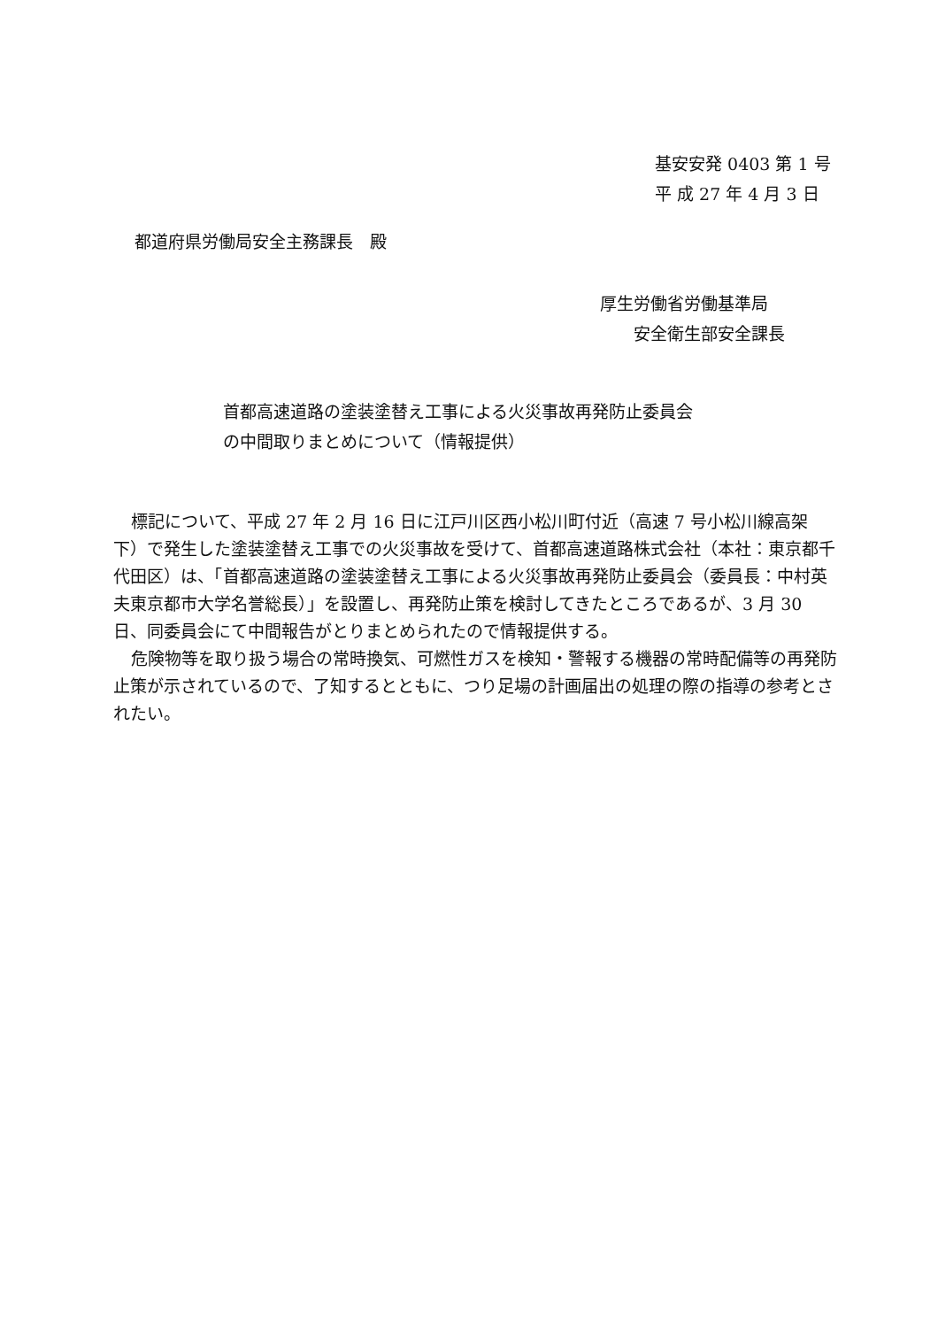基安安発 0403 第 1 号
平 成 27 年 4 月 3 日
都道府県労働局安全主務課長　殿
厚生労働省労働基準局
　　安全衛生部安全課長
首都高速道路の塗装塗替え工事による火災事故再発防止委員会
の中間取りまとめについて（情報提供）
標記について、平成 27 年 2 月 16 日に江戸川区西小松川町付近（高速 7 号小松川線高架下）で発生した塗装塗替え工事での火災事故を受けて、首都高速道路株式会社（本社：東京都千代田区）は、「首都高速道路の塗装塗替え工事による火災事故再発防止委員会（委員長：中村英夫東京都市大学名誉総長）」を設置し、再発防止策を検討してきたところであるが、3 月 30 日、同委員会にて中間報告がとりまとめられたので情報提供する。
危険物等を取り扱う場合の常時換気、可燃性ガスを検知・警報する機器の常時配備等の再発防止策が示されているので、了知するとともに、つり足場の計画届出の処理の際の指導の参考とされたい。